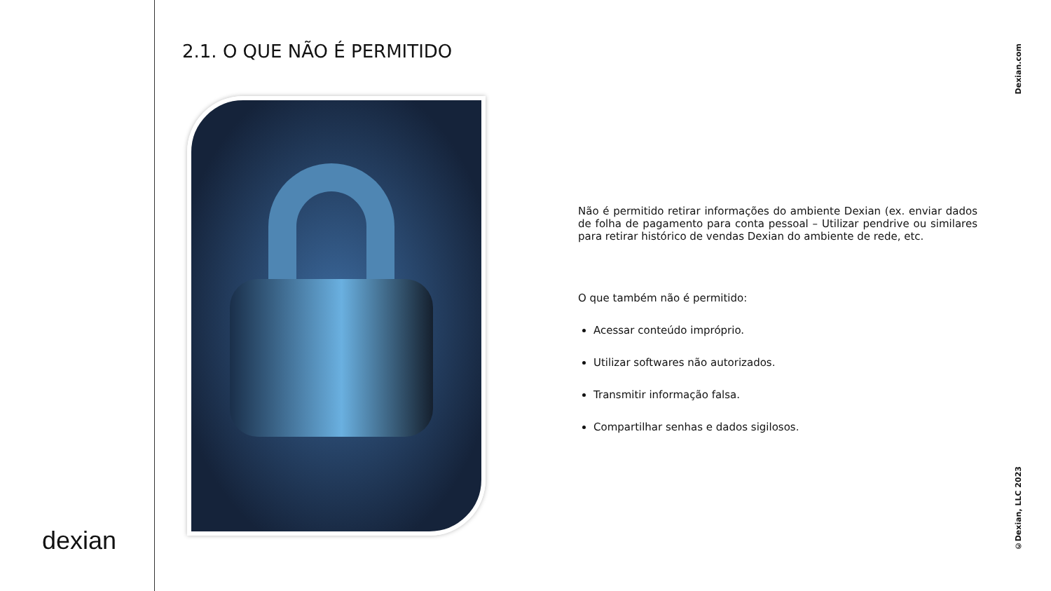dexian
2.1. O QUE NÃO É PERMITIDO
Não é permitido retirar informações do ambiente Dexian (ex. enviar dados de folha de pagamento para conta pessoal – Utilizar pendrive ou similares para retirar histórico de vendas Dexian do ambiente de rede, etc.
O que também não é permitido:
Acessar conteúdo impróprio.
Utilizar softwares não autorizados.
Transmitir informação falsa.
Compartilhar senhas e dados sigilosos.
Dexian.com
©Dexian, LLC 2023